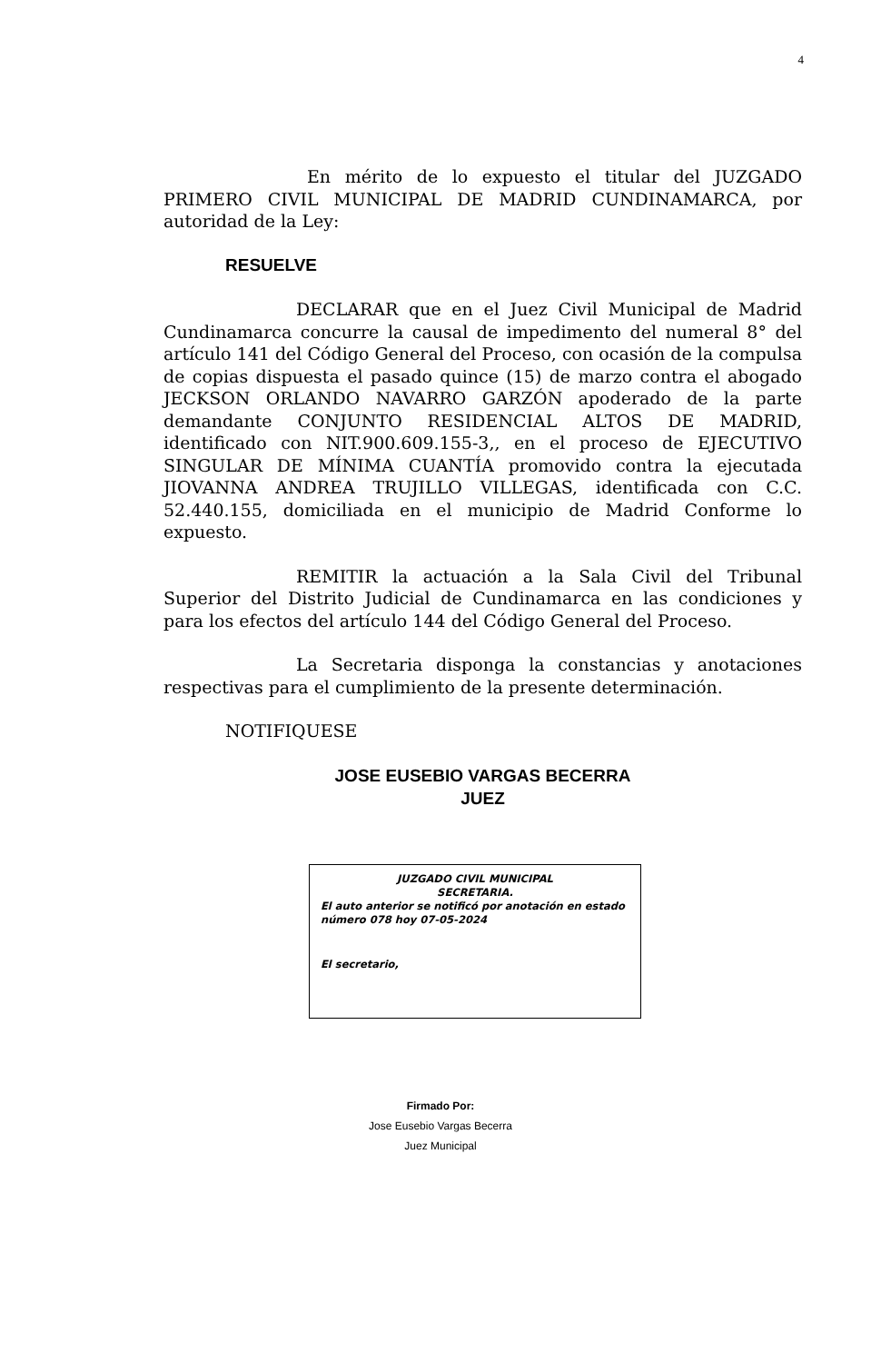4
En mérito de lo expuesto el titular del JUZGADO PRIMERO CIVIL MUNICIPAL DE MADRID CUNDINAMARCA, por autoridad de la Ley:
RESUELVE
DECLARAR que en el Juez Civil Municipal de Madrid Cundinamarca concurre la causal de impedimento del numeral 8° del artículo 141 del Código General del Proceso, con ocasión de la compulsa de copias dispuesta el pasado quince (15) de marzo contra el abogado JECKSON ORLANDO NAVARRO GARZÓN apoderado de la parte demandante CONJUNTO RESIDENCIAL ALTOS DE MADRID, identificado con NIT.900.609.155-3,, en el proceso de EJECUTIVO SINGULAR DE MÍNIMA CUANTÍA promovido contra la ejecutada JIOVANNA ANDREA TRUJILLO VILLEGAS, identificada con C.C. 52.440.155, domiciliada en el municipio de Madrid Conforme lo expuesto.
REMITIR la actuación a la Sala Civil del Tribunal Superior del Distrito Judicial de Cundinamarca en las condiciones y para los efectos del artículo 144 del Código General del Proceso.
La Secretaria disponga la constancias y anotaciones respectivas para el cumplimiento de la presente determinación.
NOTIFIQUESE
JOSE EUSEBIO VARGAS BECERRA
JUEZ
JUZGADO CIVIL MUNICIPAL
SECRETARIA.
El auto anterior se notificó por anotación en estado número 078 hoy 07-05-2024
El secretario,
Firmado Por:
Jose Eusebio Vargas Becerra
Juez Municipal